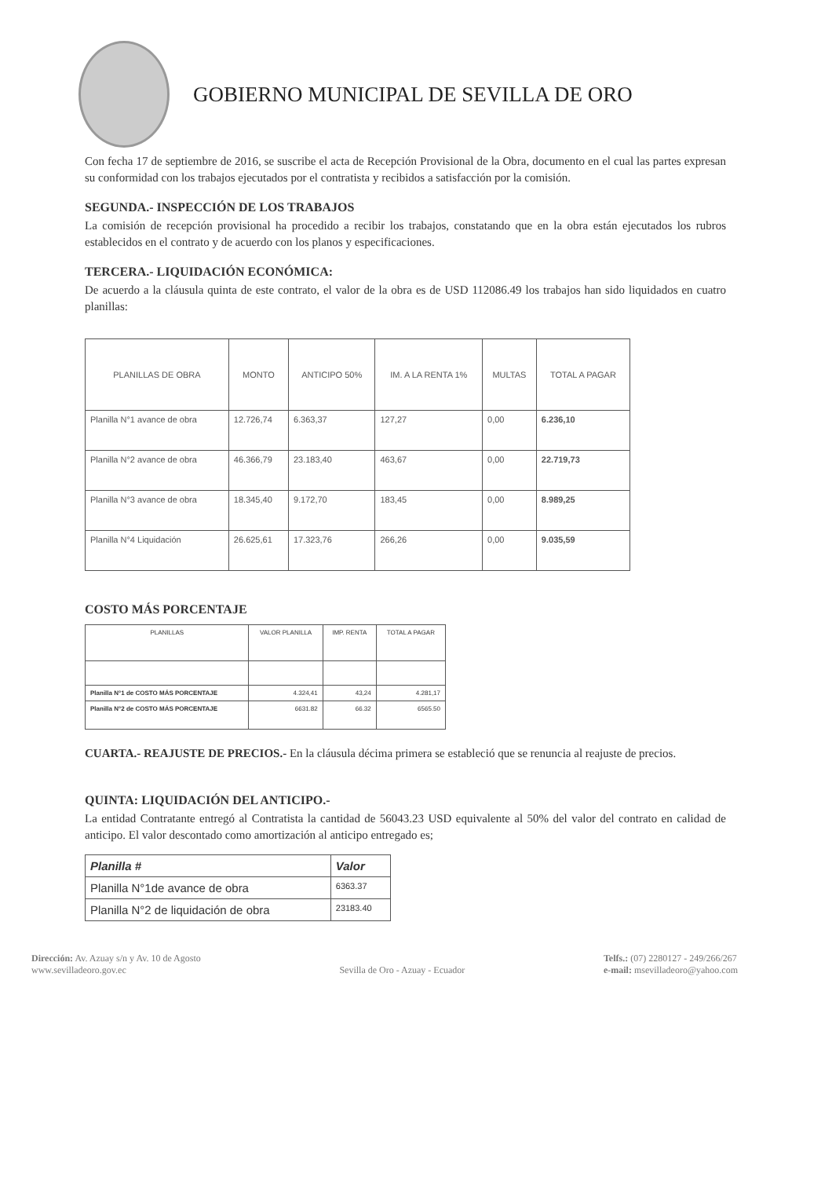GOBIERNO MUNICIPAL DE SEVILLA DE ORO
Con fecha 17 de septiembre de 2016, se suscribe el acta de Recepción Provisional de la Obra, documento en el cual las partes expresan su conformidad con los trabajos ejecutados por el contratista y recibidos a satisfacción por la comisión.
SEGUNDA.- INSPECCIÓN DE LOS TRABAJOS
La comisión de recepción provisional ha procedido a recibir los trabajos, constatando que en la obra están ejecutados los rubros establecidos en el contrato y de acuerdo con los planos y especificaciones.
TERCERA.- LIQUIDACIÓN ECONÓMICA:
De acuerdo a la cláusula quinta de este contrato, el valor de la obra es de USD 112086.49 los trabajos han sido liquidados en cuatro planillas:
| PLANILLAS DE OBRA | MONTO | ANTICIPO 50% | IM. A LA RENTA 1% | MULTAS | TOTAL A PAGAR |
| --- | --- | --- | --- | --- | --- |
| Planilla N°1 avance de obra | 12.726,74 | 6.363,37 | 127,27 | 0,00 | 6.236,10 |
| Planilla N°2 avance de obra | 46.366,79 | 23.183,40 | 463,67 | 0,00 | 22.719,73 |
| Planilla N°3 avance de obra | 18.345,40 | 9.172,70 | 183,45 | 0,00 | 8.989,25 |
| Planilla N°4 Liquidación | 26.625,61 | 17.323,76 | 266,26 | 0,00 | 9.035,59 |
COSTO MÁS PORCENTAJE
| PLANILLAS | VALOR PLANILLA | IMP. RENTA | TOTAL A PAGAR |
| --- | --- | --- | --- |
| Planilla N°1 de COSTO MÁS PORCENTAJE | 4.324,41 | 43,24 | 4.281,17 |
| Planilla N°2 de COSTO MÁS PORCENTAJE | 6631.82 | 66.32 | 6565.50 |
CUARTA.- REAJUSTE DE PRECIOS.- En la cláusula décima primera se estableció que se renuncia al reajuste de precios.
QUINTA: LIQUIDACIÓN DEL ANTICIPO.-
La entidad Contratante entregó al Contratista la cantidad de 56043.23 USD equivalente al 50% del valor del contrato en calidad de anticipo. El valor descontado como amortización al anticipo entregado es;
| Planilla # | Valor |
| --- | --- |
| Planilla N°1de avance de obra | 6363.37 |
| Planilla N°2 de liquidación de obra | 23183.40 |
Dirección: Av. Azuay s/n y Av. 10 de Agosto
www.sevilladeoro.gov.ec
Sevilla de Oro - Azuay - Ecuador
Telfs.: (07) 2280127 - 249/266/267
e-mail: msevilladeoro@yahoo.com